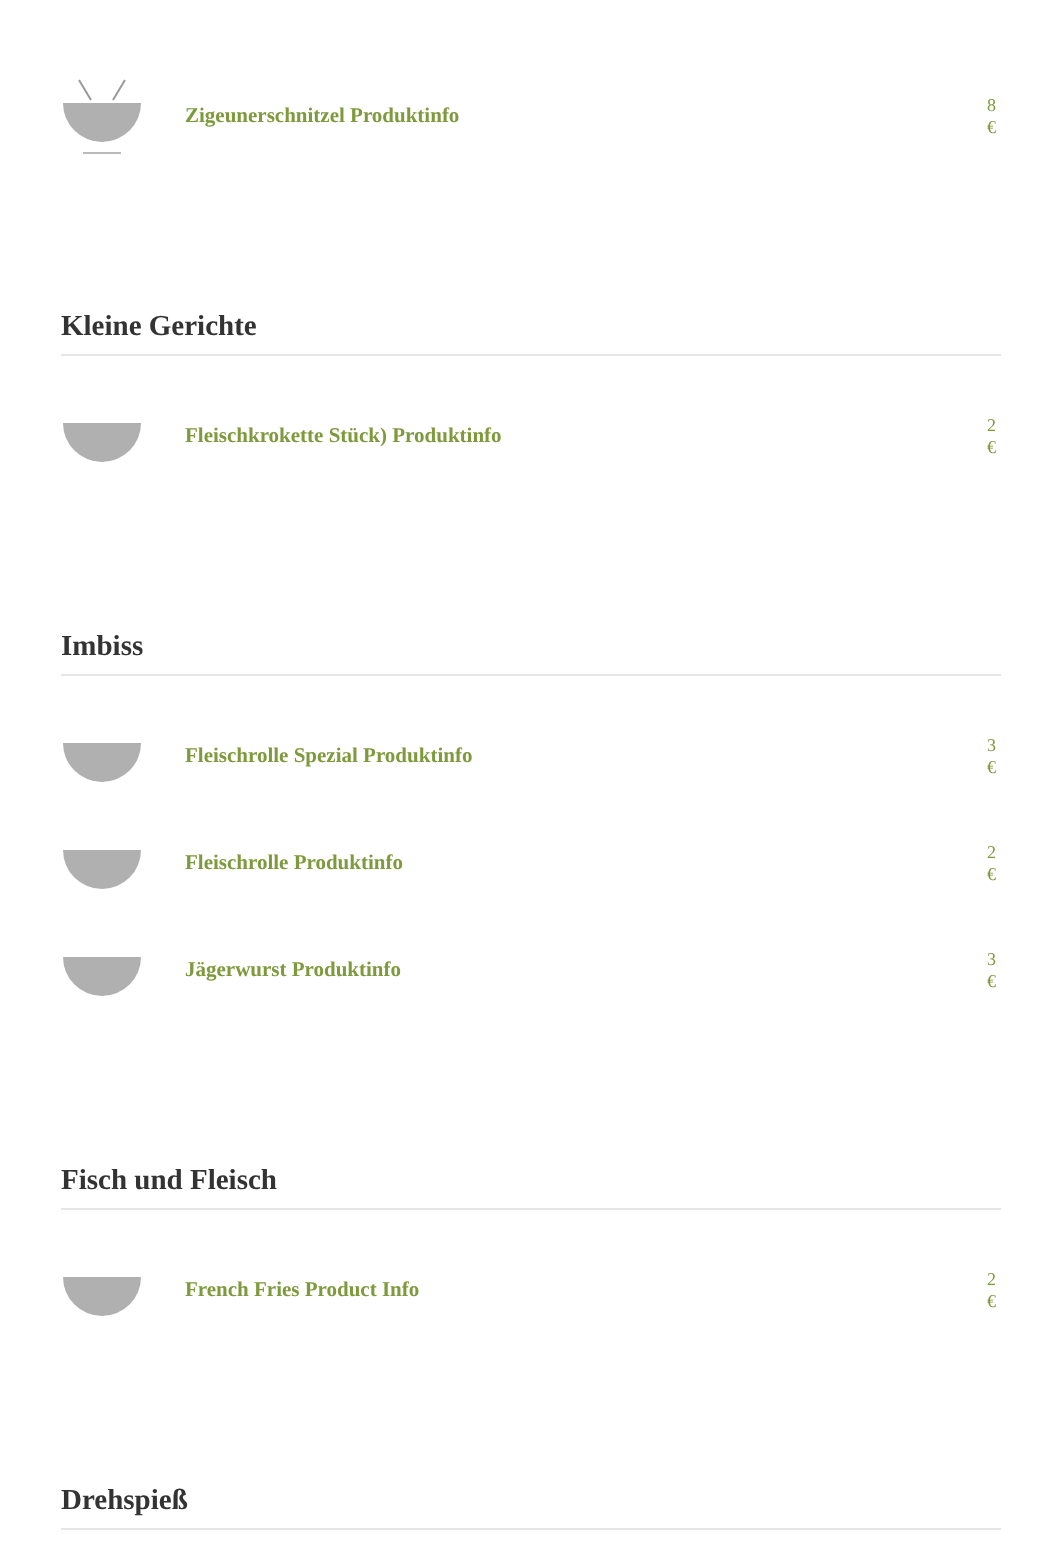Zigeunerschnitzel Produktinfo
8 €
Kleine Gerichte
Fleischkrokette Stück) Produktinfo
2 €
Imbiss
Fleischrolle Spezial Produktinfo
3 €
Fleischrolle Produktinfo
2 €
Jägerwurst Produktinfo
3 €
Fisch und Fleisch
French Fries Product Info
2 €
Drehspieß